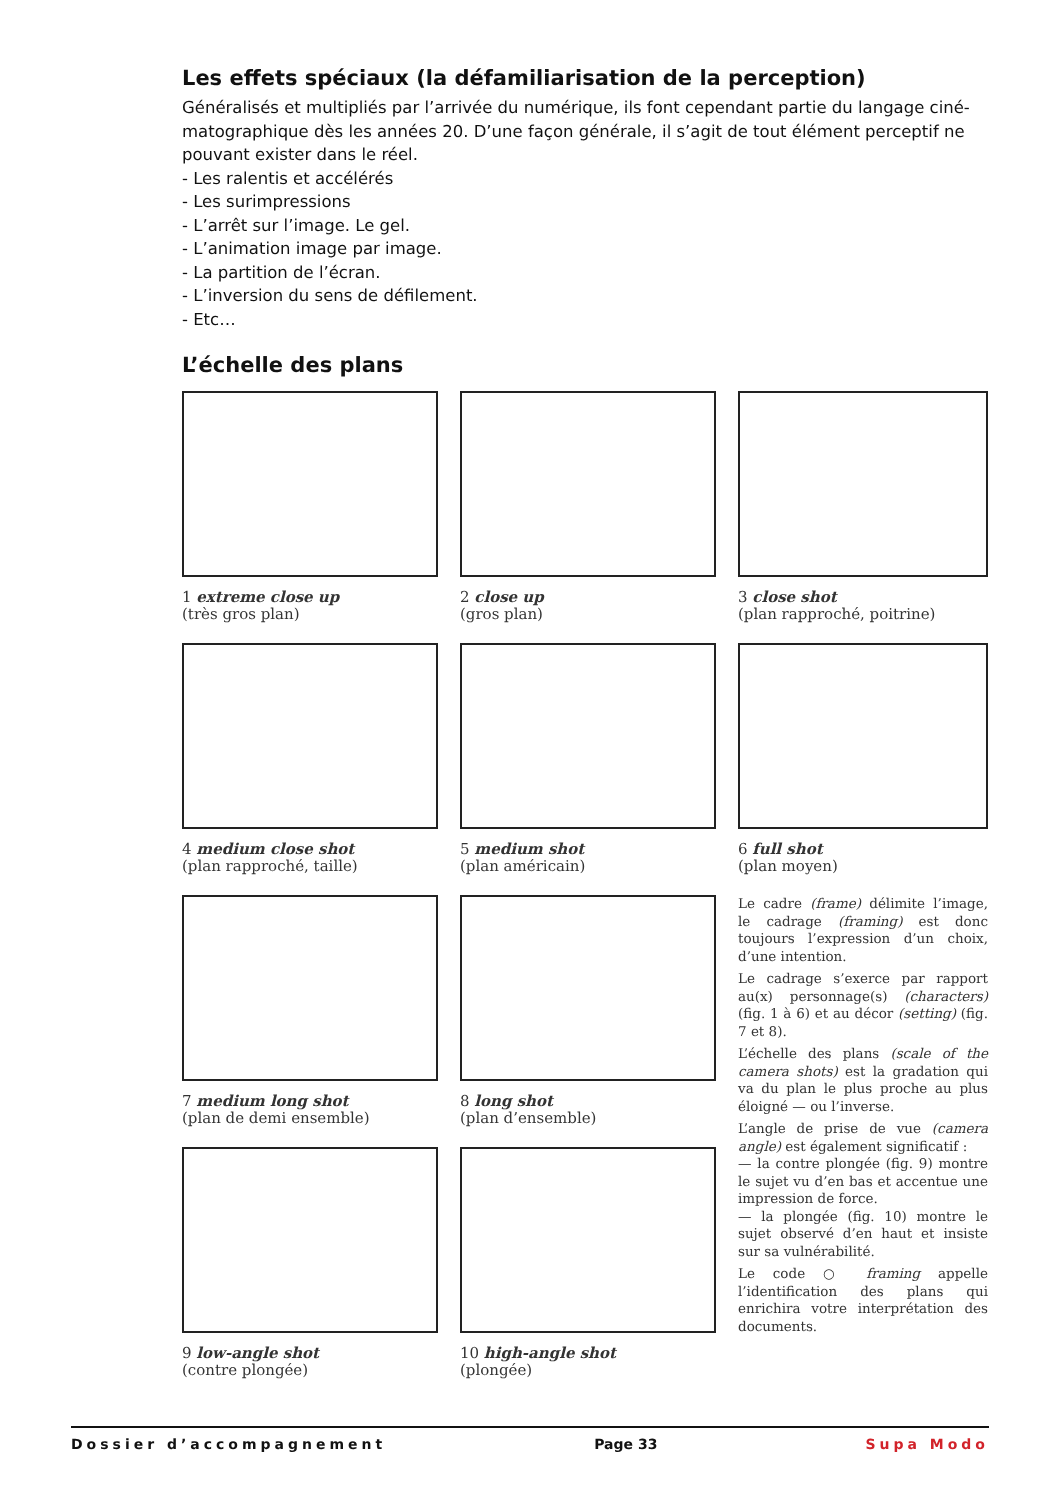Les effets spéciaux (la défamiliarisation de la perception)
Généralisés et multipliés par l’arrivée du numérique, ils font cependant partie du langage ciné-matographique dès les années 20. D’une façon générale, il s’agit de tout élément perceptif ne pouvant exister dans le réel.
- Les ralentis et accélérés
- Les surimpressions
- L’arrêt sur l’image. Le gel.
- L’animation image par image.
- La partition de l’écran.
- L’inversion du sens de défilement.
- Etc…
L’échelle des plans
1 extreme close up
(très gros plan)
2 close up
(gros plan)
3 close shot
(plan rapproché, poitrine)
4 medium close shot
(plan rapproché, taille)
5 medium shot
(plan américain)
6 full shot
(plan moyen)
7 medium long shot
(plan de demi ensemble)
9 low-angle shot
(contre plongée)
8 long shot
(plan d’ensemble)
10 high-angle shot
(plongée)
Le cadre (frame) délimite l’image, le cadrage (framing) est donc toujours l’expression d’un choix, d’une intention.
Le cadrage s’exerce par rapport au(x) personnage(s) (characters) (fig. 1 à 6) et au décor (setting) (fig. 7 et 8).
L’échelle des plans (scale of the camera shots) est la gradation qui va du plan le plus proche au plus éloigné — ou l’inverse.
L’angle de prise de vue (camera angle) est également significatif :
— la contre plongée (fig. 9) montre le sujet vu d’en bas et accentue une impression de force.
— la plongée (fig. 10) montre le sujet observé d’en haut et insiste sur sa vulnérabilité.
Le code ○ framing appelle l’identification des plans qui enrichira votre interprétation des documents.
Dossier d’accompagnement Page 33 Supa Modo